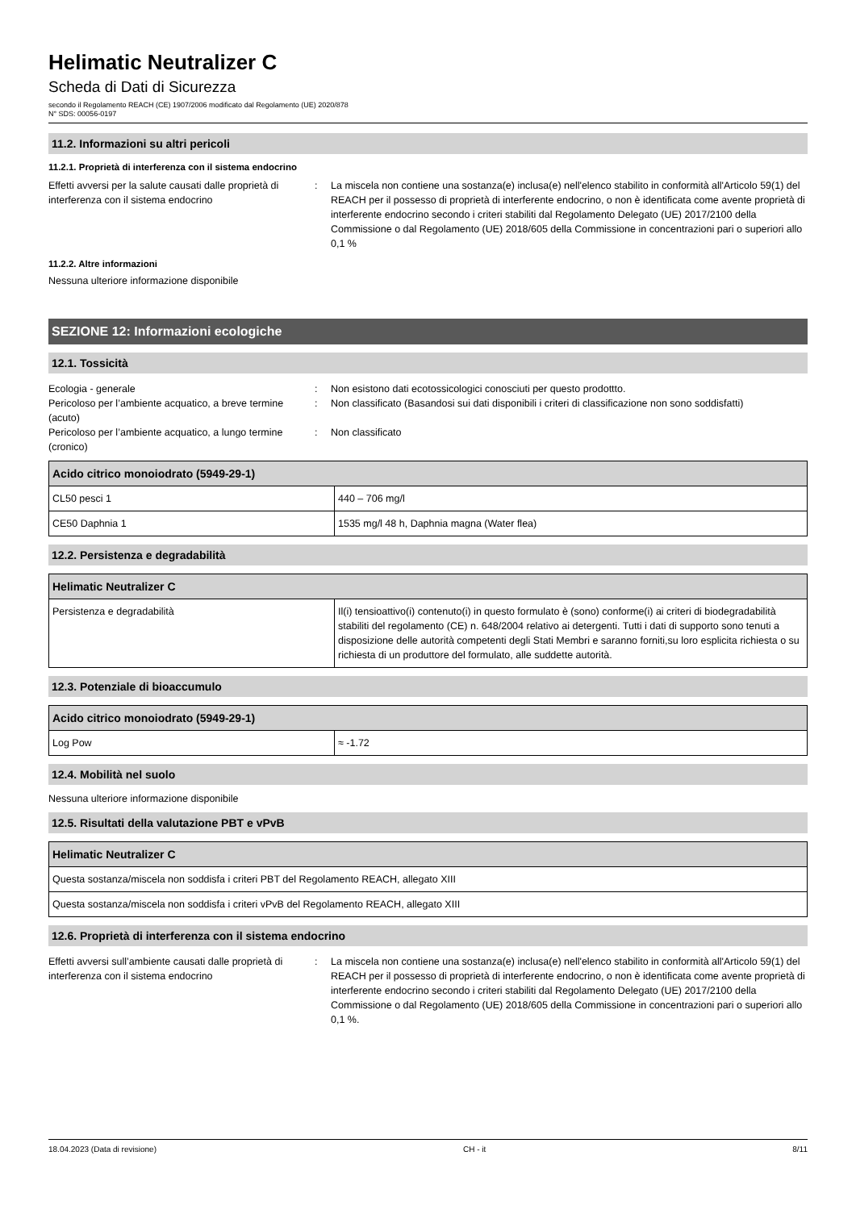Helimatic Neutralizer C
Scheda di Dati di Sicurezza
secondo il Regolamento REACH (CE) 1907/2006 modificato dal Regolamento (UE) 2020/878
N° SDS: 00056-0197
11.2. Informazioni su altri pericoli
11.2.1. Proprietà di interferenza con il sistema endocrino
Effetti avversi per la salute causati dalle proprietà di interferenza con il sistema endocrino
: La miscela non contiene una sostanza(e) inclusa(e) nell'elenco stabilito in conformità all'Articolo 59(1) del REACH per il possesso di proprietà di interferente endocrino, o non è identificata come avente proprietà di interferente endocrino secondo i criteri stabiliti dal Regolamento Delegato (UE) 2017/2100 della Commissione o dal Regolamento (UE) 2018/605 della Commissione in concentrazioni pari o superiori allo 0,1 %
11.2.2. Altre informazioni
Nessuna ulteriore informazione disponibile
SEZIONE 12: Informazioni ecologiche
12.1. Tossicità
Ecologia - generale : Non esistono dati ecotossicologici conosciuti per questo prodottto.
Pericoloso per l’ambiente acquatico, a breve termine (acuto)
: Non classificato (Basandosi sui dati disponibili i criteri di classificazione non sono soddisfatti)
Pericoloso per l’ambiente acquatico, a lungo termine (cronico)
: Non classificato
| Acido citrico monoiodrato (5949-29-1) | |
| --- | --- |
| CL50 pesci 1 | 440 – 706 mg/l |
| CE50 Daphnia 1 | 1535 mg/l 48 h, Daphnia magna (Water flea) |
12.2. Persistenza e degradabilità
| Helimatic Neutralizer C | |
| --- | --- |
| Persistenza e degradabilità | Il(i) tensioattivo(i) contenuto(i) in questo formulato è (sono) conforme(i) ai criteri di biodegradabilità stabiliti del regolamento (CE) n. 648/2004 relativo ai detergenti. Tutti i dati di supporto sono tenuti a disposizione delle autorità competenti degli Stati Membri e saranno forniti,su loro esplicita richiesta o su richiesta di un produttore del formulato, alle suddette autorità. |
12.3. Potenziale di bioaccumulo
| Acido citrico monoiodrato (5949-29-1) | |
| --- | --- |
| Log Pow | ≈ -1.72 |
12.4. Mobilità nel suolo
Nessuna ulteriore informazione disponibile
12.5. Risultati della valutazione PBT e vPvB
| Helimatic Neutralizer C |
| --- |
| Questa sostanza/miscela non soddisfa i criteri PBT del Regolamento REACH, allegato XIII |
| Questa sostanza/miscela non soddisfa i criteri vPvB del Regolamento REACH, allegato XIII |
12.6. Proprietà di interferenza con il sistema endocrino
Effetti avversi sull’ambiente causati dalle proprietà di interferenza con il sistema endocrino
: La miscela non contiene una sostanza(e) inclusa(e) nell'elenco stabilito in conformità all'Articolo 59(1) del REACH per il possesso di proprietà di interferente endocrino, o non è identificata come avente proprietà di interferente endocrino secondo i criteri stabiliti dal Regolamento Delegato (UE) 2017/2100 della Commissione o dal Regolamento (UE) 2018/605 della Commissione in concentrazioni pari o superiori allo 0,1 %.
18.04.2023 (Data di revisione) CH - it 8/11